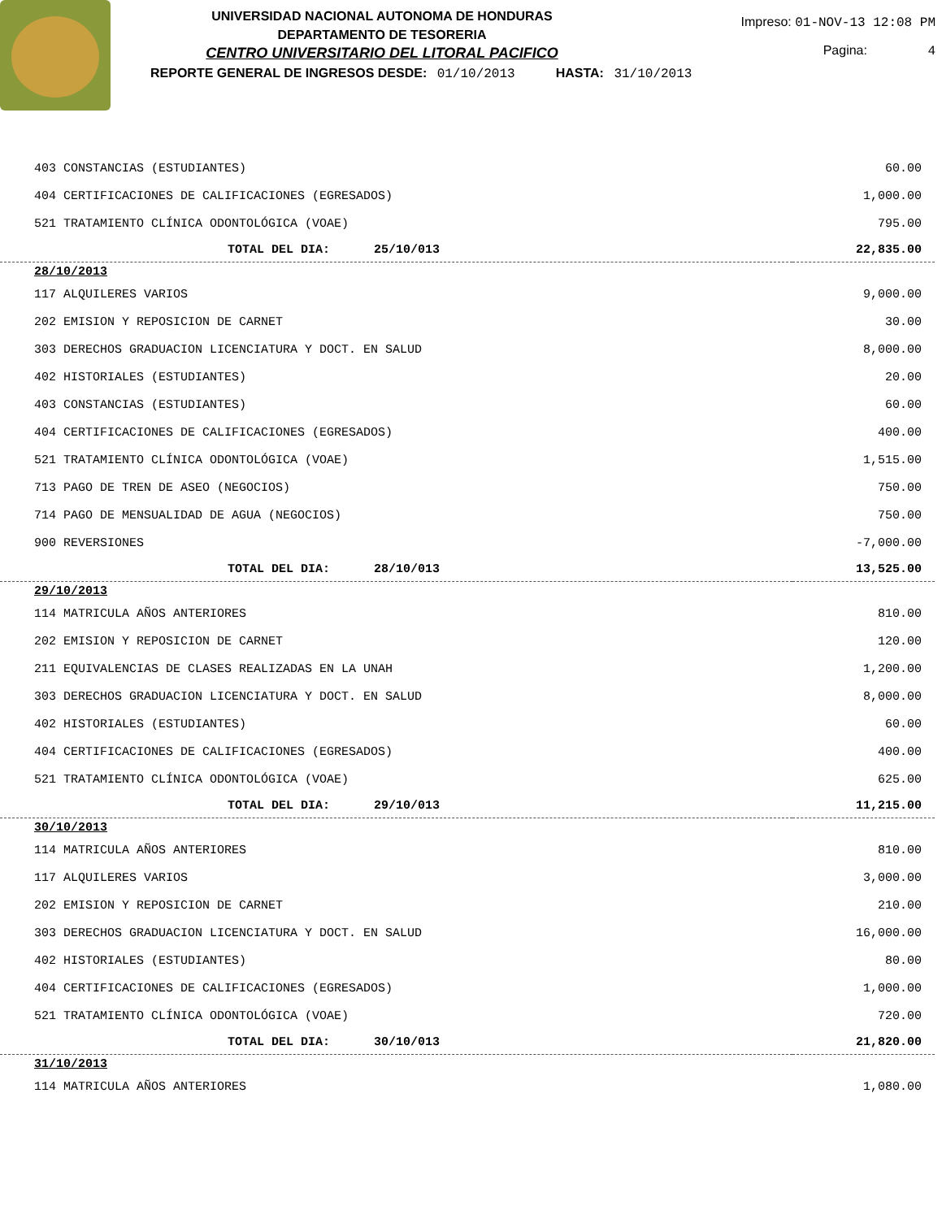UNIVERSIDAD NACIONAL AUTONOMA DE HONDURAS
DEPARTAMENTO DE TESORERIA
CENTRO UNIVERSITARIO DEL LITORAL PACIFICO
Impreso: 01-NOV-13 12:08 PM
Pagina: 4
REPORTE GENERAL DE INGRESOS DESDE: 01/10/2013 HASTA: 31/10/2013
| 403 CONSTANCIAS (ESTUDIANTES) | 60.00 |
| 404 CERTIFICACIONES DE CALIFICACIONES (EGRESADOS) | 1,000.00 |
| 521 TRATAMIENTO CLÍNICA ODONTOLÓGICA (VOAE) | 795.00 |
| TOTAL DEL DIA: 25/10/013 | 22,835.00 |
| 28/10/2013 | |
| 117 ALQUILERES VARIOS | 9,000.00 |
| 202 EMISION Y REPOSICION DE CARNET | 30.00 |
| 303 DERECHOS GRADUACION LICENCIATURA Y DOCT. EN SALUD | 8,000.00 |
| 402 HISTORIALES (ESTUDIANTES) | 20.00 |
| 403 CONSTANCIAS (ESTUDIANTES) | 60.00 |
| 404 CERTIFICACIONES DE CALIFICACIONES (EGRESADOS) | 400.00 |
| 521 TRATAMIENTO CLÍNICA ODONTOLÓGICA (VOAE) | 1,515.00 |
| 713 PAGO DE TREN DE ASEO (NEGOCIOS) | 750.00 |
| 714 PAGO DE MENSUALIDAD DE AGUA (NEGOCIOS) | 750.00 |
| 900 REVERSIONES | -7,000.00 |
| TOTAL DEL DIA: 28/10/013 | 13,525.00 |
| 29/10/2013 | |
| 114 MATRICULA AÑOS ANTERIORES | 810.00 |
| 202 EMISION Y REPOSICION DE CARNET | 120.00 |
| 211 EQUIVALENCIAS DE CLASES REALIZADAS EN LA UNAH | 1,200.00 |
| 303 DERECHOS GRADUACION LICENCIATURA Y DOCT. EN SALUD | 8,000.00 |
| 402 HISTORIALES (ESTUDIANTES) | 60.00 |
| 404 CERTIFICACIONES DE CALIFICACIONES (EGRESADOS) | 400.00 |
| 521 TRATAMIENTO CLÍNICA ODONTOLÓGICA (VOAE) | 625.00 |
| TOTAL DEL DIA: 29/10/013 | 11,215.00 |
| 30/10/2013 | |
| 114 MATRICULA AÑOS ANTERIORES | 810.00 |
| 117 ALQUILERES VARIOS | 3,000.00 |
| 202 EMISION Y REPOSICION DE CARNET | 210.00 |
| 303 DERECHOS GRADUACION LICENCIATURA Y DOCT. EN SALUD | 16,000.00 |
| 402 HISTORIALES (ESTUDIANTES) | 80.00 |
| 404 CERTIFICACIONES DE CALIFICACIONES (EGRESADOS) | 1,000.00 |
| 521 TRATAMIENTO CLÍNICA ODONTOLÓGICA (VOAE) | 720.00 |
| TOTAL DEL DIA: 30/10/013 | 21,820.00 |
| 31/10/2013 | |
| 114 MATRICULA AÑOS ANTERIORES | 1,080.00 |